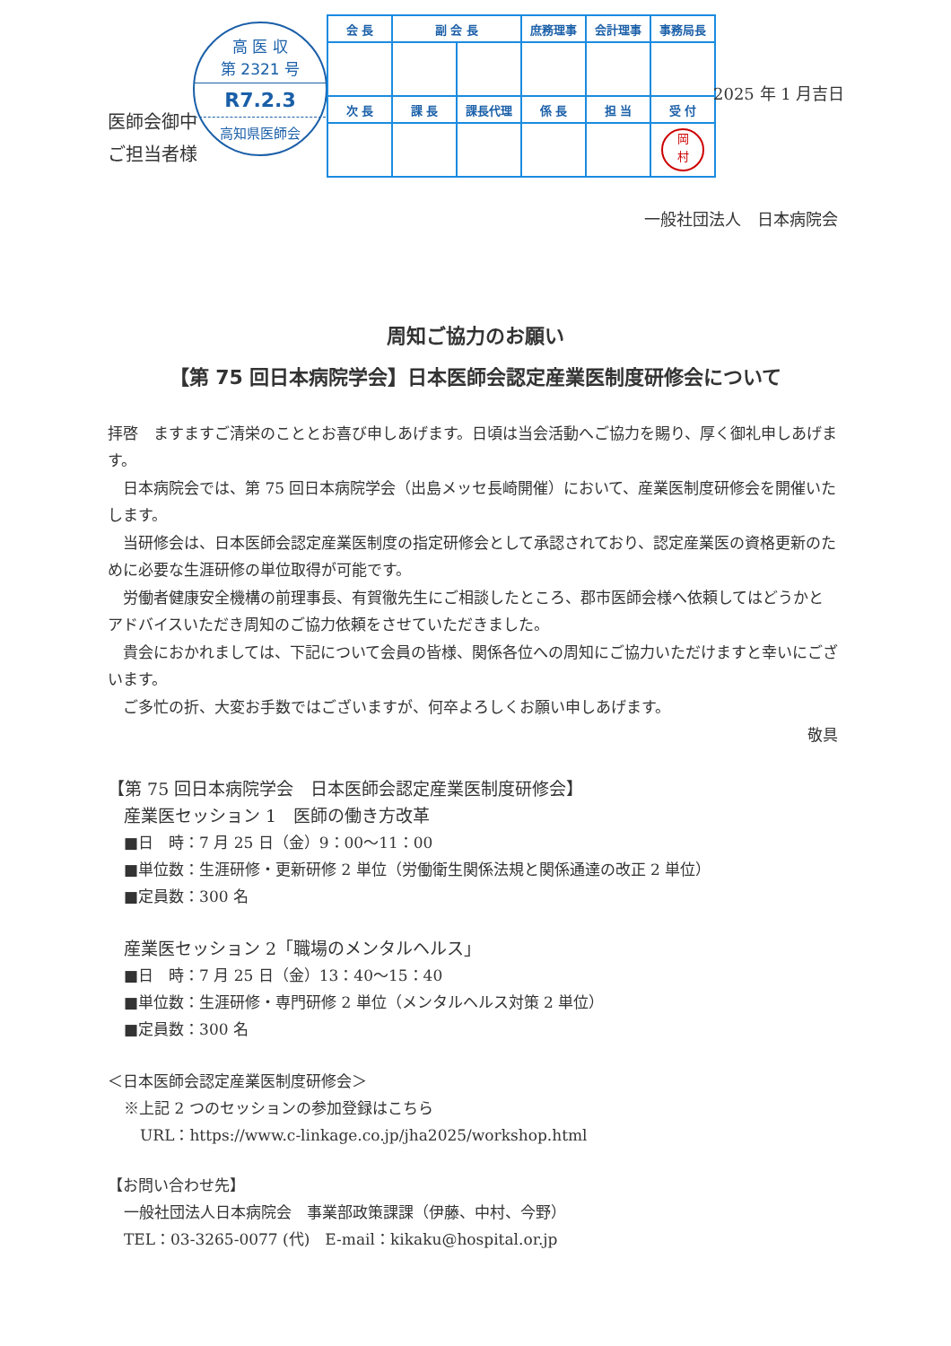医師会御中
ご担当者様
高 医 収
第 2321 号
R7.2.3
高知県医師会
| 会 長 | 副 会 長 | | 庶務理事 | 会計理事 | 事務局長 |
| --- | --- | --- | --- | --- | --- |
| 次 長 | 課 長 | 課長代理 | 係 長 | 担 当 | 受 付 |
| | | | | | 岡 村 |
2025 年 1 月吉日
一般社団法人　日本病院会
周知ご協力のお願い
【第 75 回日本病院学会】日本医師会認定産業医制度研修会について
拝啓　ますますご清栄のこととお喜び申しあげます。日頃は当会活動へご協力を賜り、厚く御礼申しあげます。
日本病院会では、第 75 回日本病院学会（出島メッセ長崎開催）において、産業医制度研修会を開催いたします。
当研修会は、日本医師会認定産業医制度の指定研修会として承認されており、認定産業医の資格更新のために必要な生涯研修の単位取得が可能です。
労働者健康安全機構の前理事長、有賀徹先生にご相談したところ、郡市医師会様へ依頼してはどうかとアドバイスいただき周知のご協力依頼をさせていただきました。
貴会におかれましては、下記について会員の皆様、関係各位への周知にご協力いただけますと幸いにございます。
ご多忙の折、大変お手数ではございますが、何卒よろしくお願い申しあげます。
敬具
【第 75 回日本病院学会　日本医師会認定産業医制度研修会】
産業医セッション 1　医師の働き方改革
■日　時：7 月 25 日（金）9：00～11：00
■単位数：生涯研修・更新研修 2 単位（労働衛生関係法規と関係通達の改正 2 単位）
■定員数：300 名
産業医セッション 2「職場のメンタルヘルス」
■日　時：7 月 25 日（金）13：40～15：40
■単位数：生涯研修・専門研修 2 単位（メンタルヘルス対策 2 単位）
■定員数：300 名
＜日本医師会認定産業医制度研修会＞
※上記 2 つのセッションの参加登録はこちら
URL：https://www.c-linkage.co.jp/jha2025/workshop.html
【お問い合わせ先】
一般社団法人日本病院会　事業部政策課課（伊藤、中村、今野）
TEL：03-3265-0077 (代)　E-mail：kikaku@hospital.or.jp